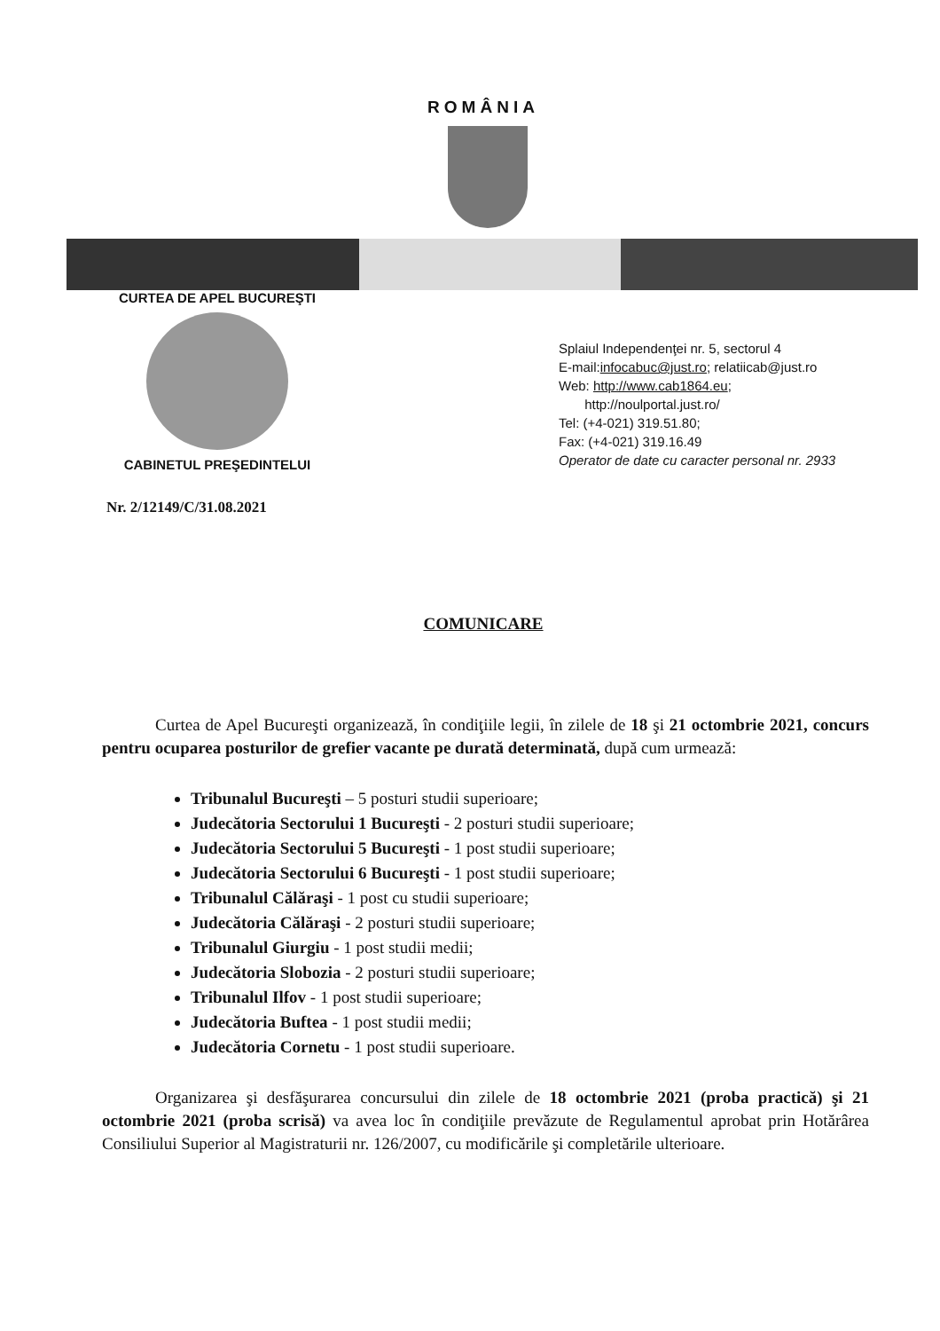ROMÂNIA
CURTEA DE APEL BUCUREŞTI
CABINETUL PREŞEDINTELUI
Splaiul Independenţei nr. 5, sectorul 4
E-mail:infocabuc@just.ro; relatiicab@just.ro
Web: http://www.cab1864.eu;
http://noulportal.just.ro/
Tel: (+4-021) 319.51.80;
Fax: (+4-021) 319.16.49
Operator de date cu caracter personal nr. 2933
Nr. 2/12149/C/31.08.2021
COMUNICARE
Curtea de Apel Bucureşti organizează, în condiţiile legii, în zilele de 18 şi 21 octombrie 2021, concurs pentru ocuparea posturilor de grefier vacante pe durată determinată, după cum urmează:
Tribunalul Bucureşti – 5 posturi studii superioare;
Judecătoria Sectorului 1 Bucureşti - 2 posturi studii superioare;
Judecătoria Sectorului 5 Bucureşti - 1 post studii superioare;
Judecătoria Sectorului 6 Bucureşti - 1 post studii superioare;
Tribunalul Călăraşi - 1 post cu studii superioare;
Judecătoria Călăraşi - 2 posturi studii superioare;
Tribunalul Giurgiu - 1 post studii medii;
Judecătoria Slobozia - 2 posturi studii superioare;
Tribunalul Ilfov - 1 post studii superioare;
Judecătoria Buftea - 1 post studii medii;
Judecătoria Cornetu - 1 post studii superioare.
Organizarea şi desfăşurarea concursului din zilele de 18 octombrie 2021 (proba practică) şi 21 octombrie 2021 (proba scrisă) va avea loc în condiţiile prevăzute de Regulamentul aprobat prin Hotărârea Consiliului Superior al Magistraturii nr. 126/2007, cu modificările şi completările ulterioare.